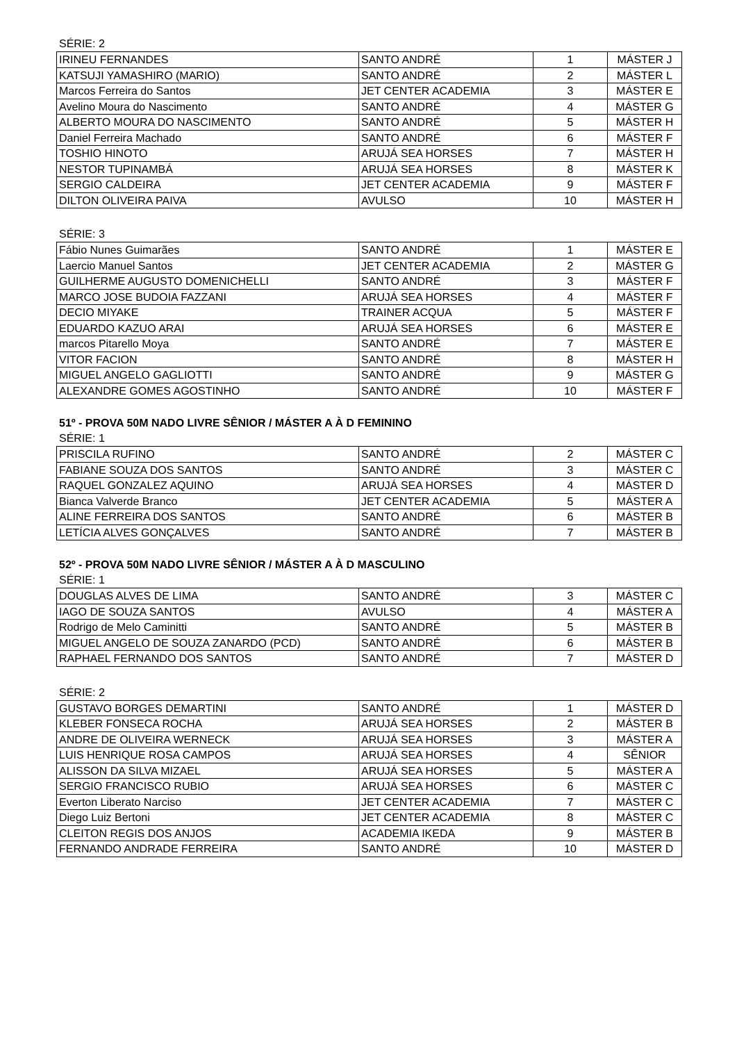SÉRIE: 2
| IRINEU FERNANDES | SANTO ANDRÉ | 1 | MÁSTER J |
| KATSUJI YAMASHIRO (MARIO) | SANTO ANDRÉ | 2 | MÁSTER L |
| Marcos Ferreira do Santos | JET CENTER ACADEMIA | 3 | MÁSTER E |
| Avelino Moura do Nascimento | SANTO ANDRÉ | 4 | MÁSTER G |
| ALBERTO MOURA DO NASCIMENTO | SANTO ANDRÉ | 5 | MÁSTER H |
| Daniel Ferreira Machado | SANTO ANDRÉ | 6 | MÁSTER F |
| TOSHIO HINOTO | ARUJÁ SEA HORSES | 7 | MÁSTER H |
| NESTOR TUPINAMBÁ | ARUJÁ SEA HORSES | 8 | MÁSTER K |
| SERGIO CALDEIRA | JET CENTER ACADEMIA | 9 | MÁSTER F |
| DILTON OLIVEIRA PAIVA | AVULSO | 10 | MÁSTER H |
SÉRIE: 3
| Fábio Nunes Guimarães | SANTO ANDRÉ | 1 | MÁSTER E |
| Laercio Manuel Santos | JET CENTER ACADEMIA | 2 | MÁSTER G |
| GUILHERME AUGUSTO DOMENICHELLI | SANTO ANDRÉ | 3 | MÁSTER F |
| MARCO JOSE BUDOIA FAZZANI | ARUJÁ SEA HORSES | 4 | MÁSTER F |
| DECIO MIYAKE | TRAINER ACQUA | 5 | MÁSTER F |
| EDUARDO KAZUO ARAI | ARUJÁ SEA HORSES | 6 | MÁSTER E |
| marcos Pitarello Moya | SANTO ANDRÉ | 7 | MÁSTER E |
| VITOR FACION | SANTO ANDRÉ | 8 | MÁSTER H |
| MIGUEL ANGELO GAGLIOTTI | SANTO ANDRÉ | 9 | MÁSTER G |
| ALEXANDRE GOMES AGOSTINHO | SANTO ANDRÉ | 10 | MÁSTER F |
51º - PROVA 50M NADO LIVRE SÊNIOR / MÁSTER A À D FEMININO
SÉRIE: 1
| PRISCILA RUFINO | SANTO ANDRÉ | 2 | MÁSTER C |
| FABIANE SOUZA DOS SANTOS | SANTO ANDRÉ | 3 | MÁSTER C |
| RAQUEL GONZALEZ AQUINO | ARUJÁ SEA HORSES | 4 | MÁSTER D |
| Bianca Valverde Branco | JET CENTER ACADEMIA | 5 | MÁSTER A |
| ALINE FERREIRA DOS SANTOS | SANTO ANDRÉ | 6 | MÁSTER B |
| LETÍCIA ALVES GONÇALVES | SANTO ANDRÉ | 7 | MÁSTER B |
52º - PROVA 50M NADO LIVRE SÊNIOR / MÁSTER A À D MASCULINO
SÉRIE: 1
| DOUGLAS ALVES DE LIMA | SANTO ANDRÉ | 3 | MÁSTER C |
| IAGO DE SOUZA SANTOS | AVULSO | 4 | MÁSTER A |
| Rodrigo de Melo Caminitti | SANTO ANDRÉ | 5 | MÁSTER B |
| MIGUEL ANGELO DE SOUZA ZANARDO (PCD) | SANTO ANDRÉ | 6 | MÁSTER B |
| RAPHAEL FERNANDO DOS SANTOS | SANTO ANDRÉ | 7 | MÁSTER D |
SÉRIE: 2
| GUSTAVO BORGES DEMARTINI | SANTO ANDRÉ | 1 | MÁSTER D |
| KLEBER FONSECA ROCHA | ARUJÁ SEA HORSES | 2 | MÁSTER B |
| ANDRE DE OLIVEIRA WERNECK | ARUJÁ SEA HORSES | 3 | MÁSTER A |
| LUIS HENRIQUE ROSA CAMPOS | ARUJÁ SEA HORSES | 4 | SÊNIOR |
| ALISSON DA SILVA MIZAEL | ARUJÁ SEA HORSES | 5 | MÁSTER A |
| SERGIO FRANCISCO RUBIO | ARUJÁ SEA HORSES | 6 | MÁSTER C |
| Everton Liberato Narciso | JET CENTER ACADEMIA | 7 | MÁSTER C |
| Diego Luiz Bertoni | JET CENTER ACADEMIA | 8 | MÁSTER C |
| CLEITON REGIS DOS ANJOS | ACADEMIA IKEDA | 9 | MÁSTER B |
| FERNANDO ANDRADE FERREIRA | SANTO ANDRÉ | 10 | MÁSTER D |